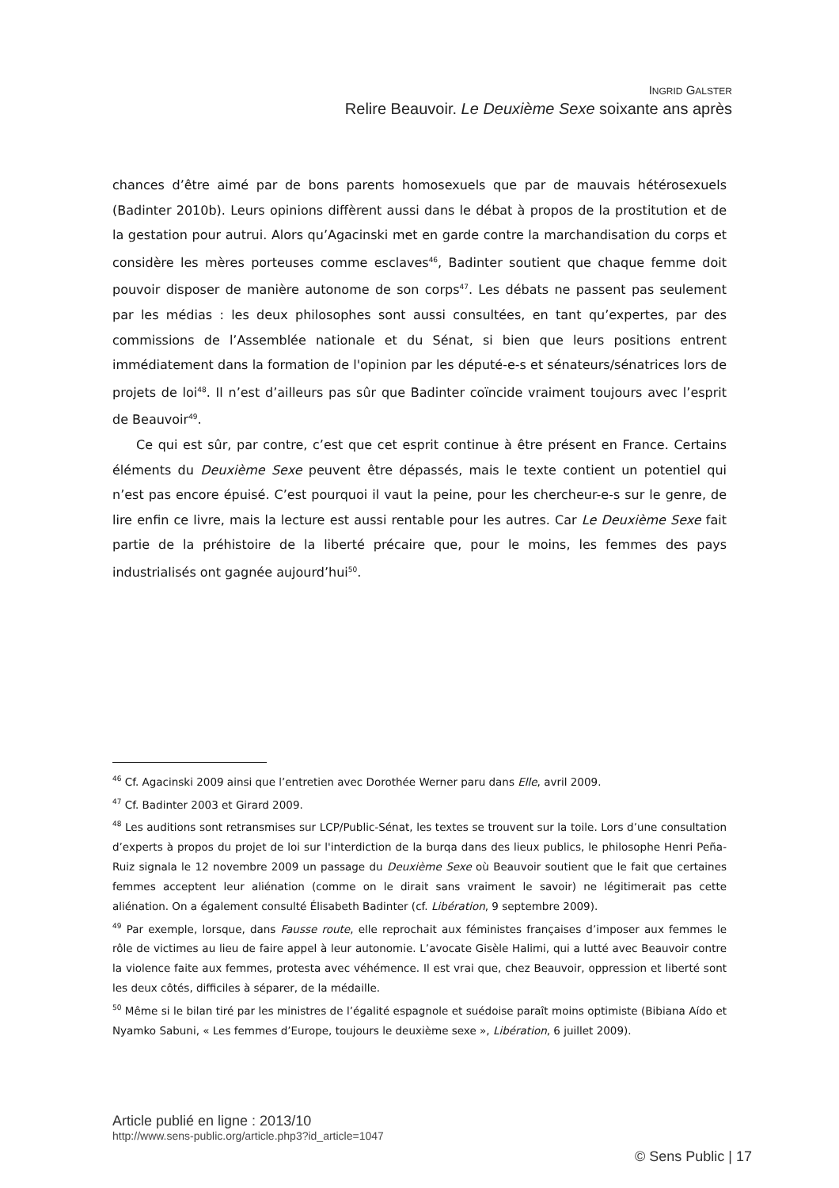INGRID GALSTER
Relire Beauvoir. Le Deuxième Sexe soixante ans après
chances d’être aimé par de bons parents homosexuels que par de mauvais hétérosexuels (Badinter 2010b). Leurs opinions diffèrent aussi dans le débat à propos de la prostitution et de la gestation pour autrui. Alors qu’Agacinski met en garde contre la marchandisation du corps et considère les mères porteuses comme esclaves<sup>46</sup>, Badinter soutient que chaque femme doit pouvoir disposer de manière autonome de son corps<sup>47</sup>. Les débats ne passent pas seulement par les médias : les deux philosophes sont aussi consultées, en tant qu’expertes, par des commissions de l’Assemblée nationale et du Sénat, si bien que leurs positions entrent immédiatement dans la formation de l'opinion par les député-e-s et sénateurs/sénatrices lors de projets de loi<sup>48</sup>. Il n’est d’ailleurs pas sûr que Badinter coïncide vraiment toujours avec l’esprit de Beauvoir<sup>49</sup>.
Ce qui est sûr, par contre, c’est que cet esprit continue à être présent en France. Certains éléments du Deuxième Sexe peuvent être dépassés, mais le texte contient un potentiel qui n’est pas encore épuisé. C’est pourquoi il vaut la peine, pour les chercheur-e-s sur le genre, de lire enfin ce livre, mais la lecture est aussi rentable pour les autres. Car Le Deuxième Sexe fait partie de la préhistoire de la liberté précaire que, pour le moins, les femmes des pays industrialisés ont gagnée aujourd’hui<sup>50</sup>.
<sup>46</sup> Cf. Agacinski 2009 ainsi que l’entretien avec Dorothée Werner paru dans Elle, avril 2009.
<sup>47</sup> Cf. Badinter 2003 et Girard 2009.
<sup>48</sup> Les auditions sont retransmises sur LCP/Public-Sénat, les textes se trouvent sur la toile. Lors d’une consultation d’experts à propos du projet de loi sur l'interdiction de la burqa dans des lieux publics, le philosophe Henri Peña-Ruiz signala le 12 novembre 2009 un passage du Deuxième Sexe où Beauvoir soutient que le fait que certaines femmes acceptent leur aliénation (comme on le dirait sans vraiment le savoir) ne légitimerait pas cette aliénation. On a également consulté Élisabeth Badinter (cf. Libération, 9 septembre 2009).
<sup>49</sup> Par exemple, lorsque, dans Fausse route, elle reprochait aux féministes françaises d’imposer aux femmes le rôle de victimes au lieu de faire appel à leur autonomie. L’avocate Gisèle Halimi, qui a lutté avec Beauvoir contre la violence faite aux femmes, protesta avec véhémence. Il est vrai que, chez Beauvoir, oppression et liberté sont les deux côtés, difficiles à séparer, de la médaille.
<sup>50</sup> Même si le bilan tiré par les ministres de l’égalité espagnole et suédoise paraît moins optimiste (Bibiana Aído et Nyamko Sabuni, « Les femmes d’Europe, toujours le deuxième sexe », Libération, 6 juillet 2009).
Article publié en ligne : 2013/10
http://www.sens-public.org/article.php3?id_article=1047
© Sens Public | 17